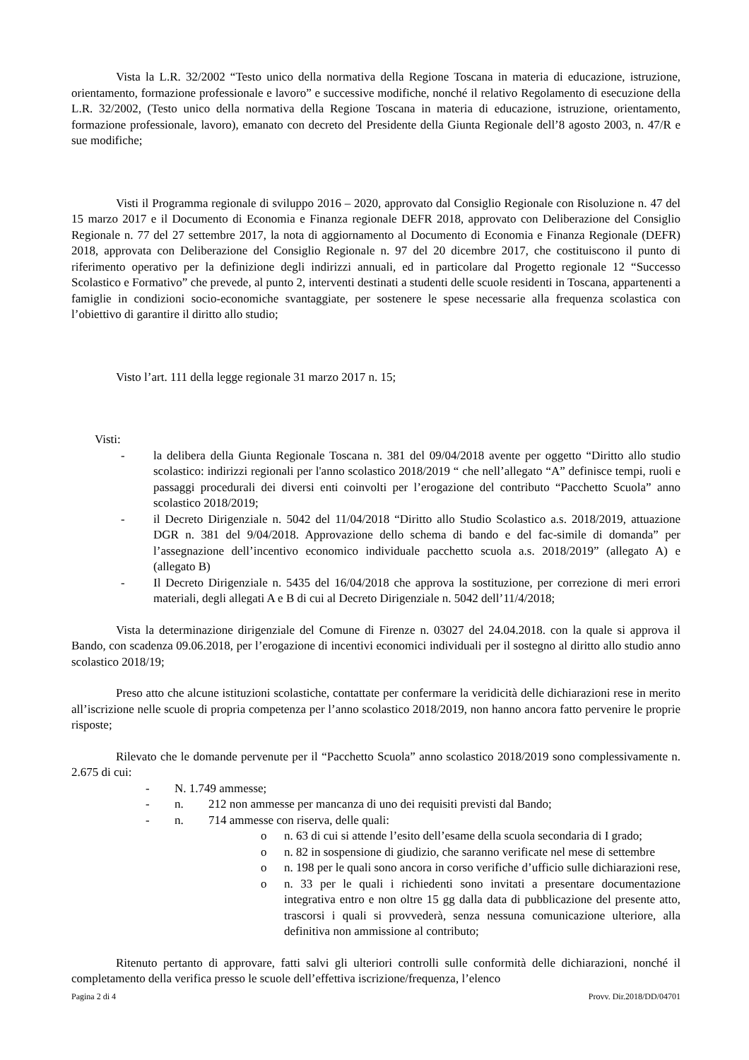Vista la L.R. 32/2002 “Testo unico della normativa della Regione Toscana in materia di educazione, istruzione, orientamento, formazione professionale e lavoro” e successive modifiche, nonché il relativo Regolamento di esecuzione della L.R. 32/2002, (Testo unico della normativa della Regione Toscana in materia di educazione, istruzione, orientamento, formazione professionale, lavoro), emanato con decreto del Presidente della Giunta Regionale dell’8 agosto 2003, n. 47/R e sue modifiche;
Visti il Programma regionale di sviluppo 2016 – 2020, approvato dal Consiglio Regionale con Risoluzione n. 47 del 15 marzo 2017 e il Documento di Economia e Finanza regionale DEFR 2018, approvato con Deliberazione del Consiglio Regionale n. 77 del 27 settembre 2017, la nota di aggiornamento al Documento di Economia e Finanza Regionale (DEFR) 2018, approvata con Deliberazione del Consiglio Regionale n. 97 del 20 dicembre 2017, che costituiscono il punto di riferimento operativo per la definizione degli indirizzi annuali, ed in particolare dal Progetto regionale 12 “Successo Scolastico e Formativo” che prevede, al punto 2, interventi destinati a studenti delle scuole residenti in Toscana, appartenenti a famiglie in condizioni socio-economiche svantaggiate, per sostenere le spese necessarie alla frequenza scolastica con l’obiettivo di garantire il diritto allo studio;
Visto l’art. 111 della legge regionale 31 marzo 2017 n. 15;
Visti:
- la delibera della Giunta Regionale Toscana n. 381 del 09/04/2018 avente per oggetto “Diritto allo studio scolastico: indirizzi regionali per l'anno scolastico 2018/2019 “ che nell’allegato “A” definisce tempi, ruoli e passaggi procedurali dei diversi enti coinvolti per l’erogazione del contributo “Pacchetto Scuola” anno scolastico 2018/2019;
- il Decreto Dirigenziale n. 5042 del 11/04/2018 “Diritto allo Studio Scolastico a.s. 2018/2019, attuazione DGR n. 381 del 9/04/2018. Approvazione dello schema di bando e del fac-simile di domanda” per l’assegnazione dell’incentivo economico individuale pacchetto scuola a.s. 2018/2019” (allegato A) e (allegato B)
- Il Decreto Dirigenziale n. 5435 del 16/04/2018 che approva la sostituzione, per correzione di meri errori materiali, degli allegati A e B di cui al Decreto Dirigenziale n. 5042 dell’11/4/2018;
Vista la determinazione dirigenziale del Comune di Firenze n. 03027 del 24.04.2018. con la quale si approva il Bando, con scadenza 09.06.2018, per l’erogazione di incentivi economici individuali per il sostegno al diritto allo studio anno scolastico 2018/19;
Preso atto che alcune istituzioni scolastiche, contattate per confermare la veridicità delle dichiarazioni rese in merito all’iscrizione nelle scuole di propria competenza per l’anno scolastico 2018/2019, non hanno ancora fatto pervenire le proprie risposte;
Rilevato che le domande pervenute per il “Pacchetto Scuola” anno scolastico 2018/2019 sono complessivamente n. 2.675 di cui:
- N. 1.749 ammesse;
- n. 212 non ammesse per mancanza di uno dei requisiti previsti dal Bando;
- n. 714 ammesse con riserva, delle quali:
o n. 63 di cui si attende l’esito dell’esame della scuola secondaria di I grado;
o n. 82 in sospensione di giudizio, che saranno verificate nel mese di settembre
o n. 198 per le quali sono ancora in corso verifiche d’ufficio sulle dichiarazioni rese,
o n. 33 per le quali i richiedenti sono invitati a presentare documentazione integrativa entro e non oltre 15 gg dalla data di pubblicazione del presente atto, trascorsi i quali si provvederà, senza nessuna comunicazione ulteriore, alla definitiva non ammissione al contributo;
Ritenuto pertanto di approvare, fatti salvi gli ulteriori controlli sulle conformità delle dichiarazioni, nonché il completamento della verifica presso le scuole dell’effettiva iscrizione/frequenza, l’elenco
Pagina 2 di 4 Provv. Dir.2018/DD/04701